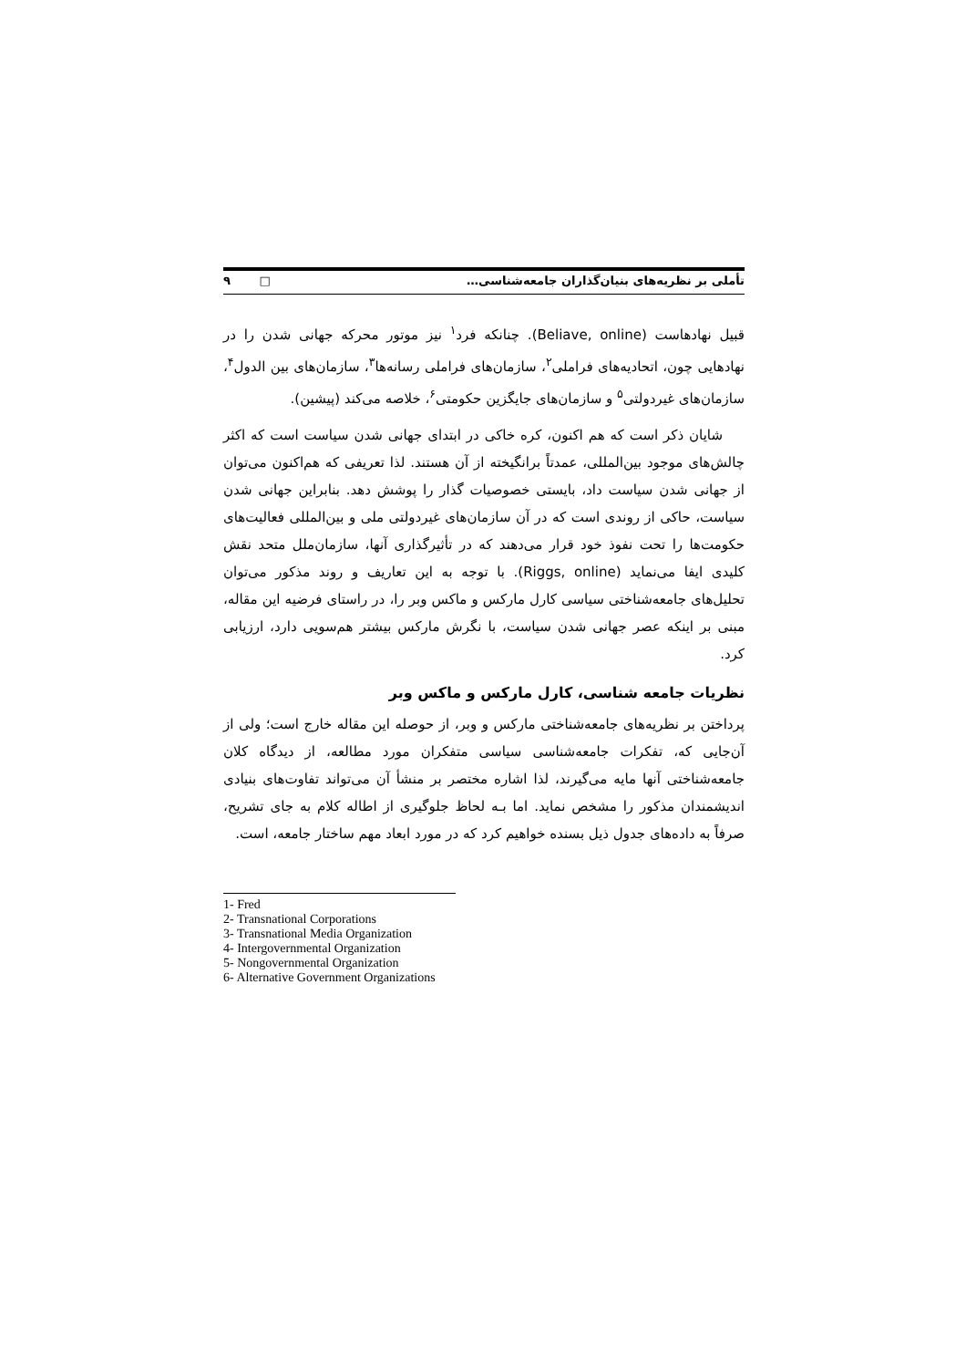تأملی بر نظریه‌های بنیان‌گذاران جامعه‌شناسی… ۹ □
قبیل نهادهاست (Beliave, online). چنانکه فرد<sup>۱</sup> نیز موتور محرکه جهانی شدن را در نهادهایی چون، اتحادیه‌های فراملی<sup>۲</sup>، سازمان‌های فراملی رسانه‌ها<sup>۳</sup>، سازمان‌های بین الدول<sup>۴</sup>، سازمان‌های غیردولتی<sup>۵</sup> و سازمان‌های جایگزین حکومتی<sup>۶</sup>، خلاصه می‌کند (پیشین).
شایان ذکر است که هم اکنون، کره خاکی در ابتدای جهانی شدن سیاست است که اکثر چالش‌های موجود بین‌المللی، عمدتاً برانگیخته از آن هستند. لذا تعریفی که هم‌اکنون می‌توان از جهانی شدن سیاست داد، بایستی خصوصیات گذار را پوشش دهد. بنابراین جهانی شدن سیاست، حاکی از روندی است که در آن سازمان‌های غیردولتی ملی و بین‌المللی فعالیت‌های حکومت‌ها را تحت نفوذ خود قرار می‌دهند که در تأثیرگذاری آنها، سازمان‌ملل متحد نقش کلیدی ایفا می‌نماید (Riggs, online). با توجه به این تعاریف و روند مذکور می‌توان تحلیل‌های جامعه‌شناختی سیاسی کارل مارکس و ماکس وبر را، در راستای فرضیه این مقاله، مبنی بر اینکه عصر جهانی شدن سیاست، با نگرش مارکس بیشتر هم‌سویی دارد، ارزیابی کرد.
نظریات جامعه شناسی، کارل مارکس و ماکس وبر
پرداختن بر نظریه‌های جامعه‌شناختی مارکس و وبر، از حوصله این مقاله خارج است؛ ولی از آن‌جایی که، تفکرات جامعه‌شناسی سیاسی متفکران مورد مطالعه، از دیدگاه کلان جامعه‌شناختی آنها مایه می‌گیرند، لذا اشاره مختصر بر منشأ آن می‌تواند تفاوت‌های بنیادی اندیشمندان مذکور را مشخص نماید. اما بـه لحاظ جلوگیری از اطاله کلام به جای تشریح، صرفاً به داده‌های جدول ذیل بسنده خواهیم کرد که در مورد ابعاد مهم ساختار جامعه، است.
1- Fred
2- Transnational Corporations
3- Transnational Media Organization
4- Intergovernmental Organization
5- Nongovernmental Organization
6- Alternative Government Organizations